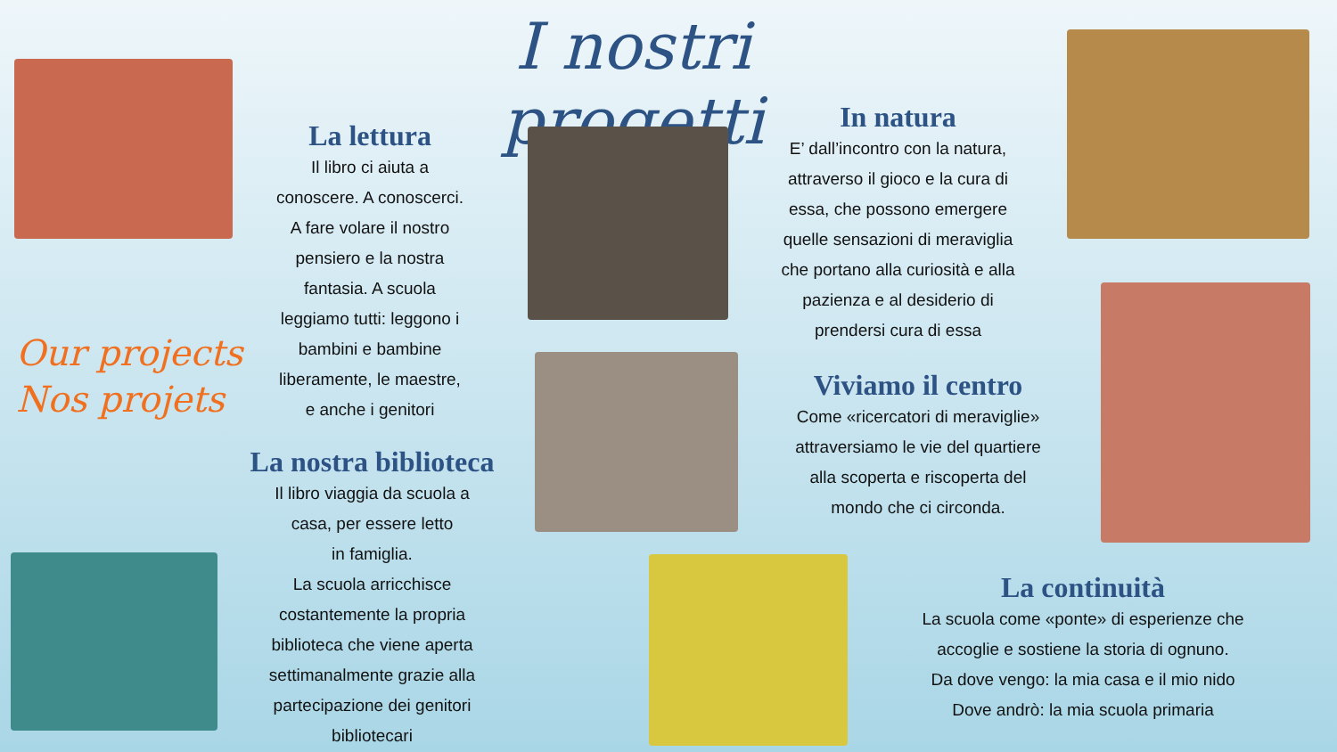I nostri progetti
Our projects
Nos projets
La lettura
Il libro ci aiuta a
conoscere. A conoscerci.
A fare volare il nostro
pensiero e la nostra
fantasia. A scuola
leggiamo tutti: leggono i
bambini e bambine
liberamente, le maestre,
e anche i genitori
La nostra biblioteca
Il libro viaggia da scuola a
casa, per essere letto
in famiglia.
La scuola arricchisce
costantemente la propria
biblioteca che viene aperta
settimanalmente grazie alla
partecipazione dei genitori
bibliotecari
In natura
E’ dall’incontro con la natura,
attraverso il gioco e la cura di
essa, che possono emergere
quelle sensazioni di meraviglia
che portano alla curiosità e alla
pazienza e al desiderio di
prendersi cura di essa
Viviamo il centro
Come «ricercatori di meraviglie»
attraversiamo le vie del quartiere
alla scoperta e riscoperta del
mondo che ci circonda.
La continuità
La scuola come «ponte» di esperienze che
accoglie e sostiene la storia di ognuno.
Da dove vengo: la mia casa e il mio nido
Dove andrò: la mia scuola primaria